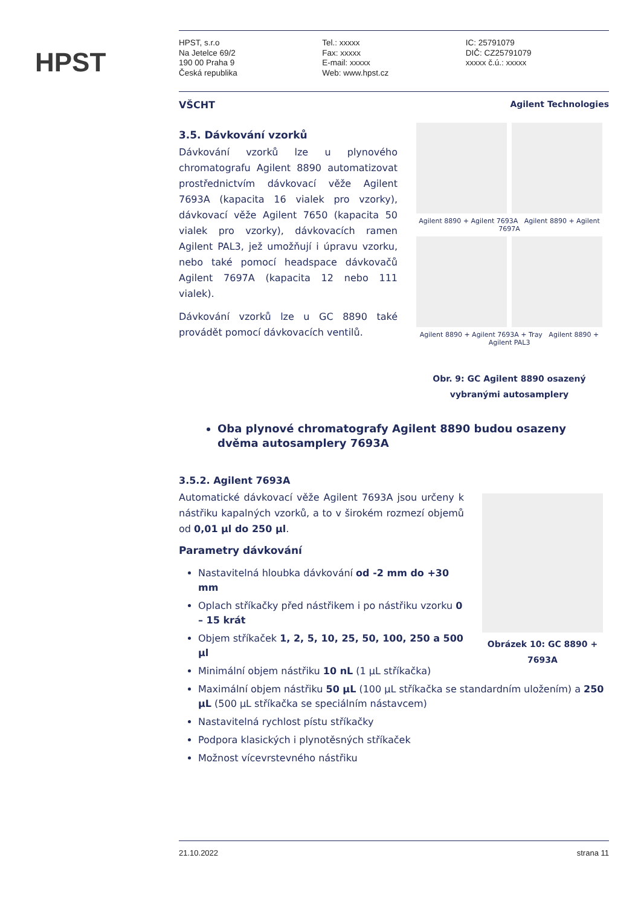HPST
HPST, s.r.o
Na Jetelce 69/2
190 00 Praha 9
Česká republika
Tel.: xxxxx
Fax: xxxxx
E-mail: xxxxx
Web: www.hpst.cz
IC: 25791079
DIČ: CZ25791079
xxxxx č.ú.: xxxxx
VŠCHT Agilent Technologies
Agilent 8890 + Agilent 7693A Agilent 8890 + Agilent 7697A
Agilent 8890 + Agilent 7693A + Tray Agilent 8890 + Agilent PAL3
Obr. 9: GC Agilent 8890 osazený vybranými autosamplery
3.5. Dávkování vzorků
Dávkování vzorků lze u plynového chromatografu Agilent 8890 automatizovat prostřednictvím dávkovací věže Agilent 7693A (kapacita 16 vialek pro vzorky), dávkovací věže Agilent 7650 (kapacita 50 vialek pro vzorky), dávkovacích ramen Agilent PAL3, jež umožňují i úpravu vzorku, nebo také pomocí headspace dávkovačů Agilent 7697A (kapacita 12 nebo 111 vialek).
Dávkování vzorků lze u GC 8890 také provádět pomocí dávkovacích ventilů.
Oba plynové chromatografy Agilent 8890 budou osazeny dvěma autosamplery 7693A
3.5.2. Agilent 7693A
Obrázek 10: GC 8890 + 7693A
Automatické dávkovací věže Agilent 7693A jsou určeny k nástřiku kapalných vzorků, a to v širokém rozmezí objemů od 0,01 µl do 250 µl.
Parametry dávkování
Nastavitelná hloubka dávkování od -2 mm do +30 mm
Oplach stříkačky před nástřikem i po nástřiku vzorku 0 – 15 krát
Objem stříkaček 1, 2, 5, 10, 25, 50, 100, 250 a 500 µl
Minimální objem nástřiku 10 nL (1 µL stříkačka)
Maximální objem nástřiku 50 µL (100 µL stříkačka se standardním uložením) a 250 µL (500 µL stříkačka se speciálním nástavcem)
Nastavitelná rychlost pístu stříkačky
Podpora klasických i plynotěsných stříkaček
Možnost vícevrstevného nástřiku
21.10.2022 strana 11